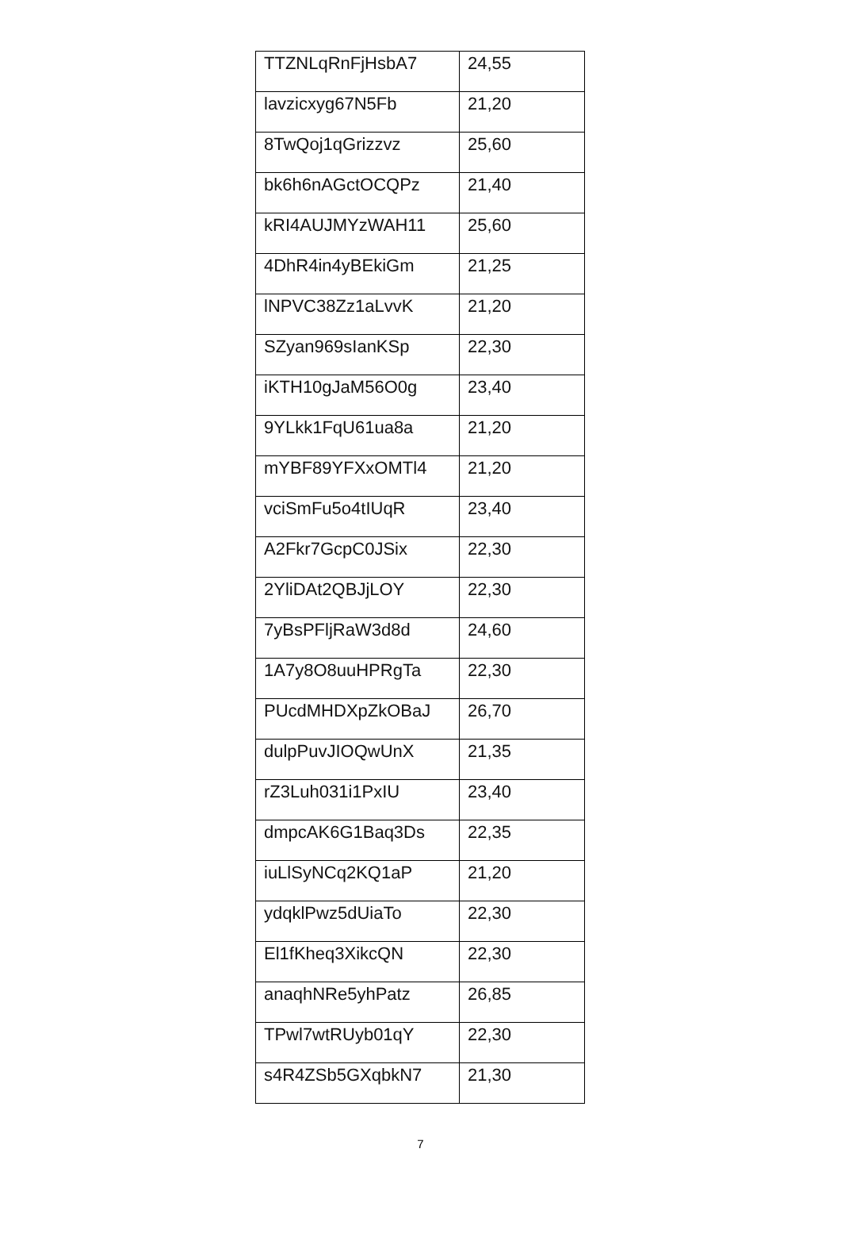| TTZNLqRnFjHsbA7 | 24,55 |
| lavzicxyg67N5Fb | 21,20 |
| 8TwQoj1qGrizzvz | 25,60 |
| bk6h6nAGctOCQPz | 21,40 |
| kRI4AUJMYzWAH11 | 25,60 |
| 4DhR4in4yBEkiGm | 21,25 |
| lNPVC38Zz1aLvvK | 21,20 |
| SZyan969sIanKSp | 22,30 |
| iKTH10gJaM56O0g | 23,40 |
| 9YLkk1FqU61ua8a | 21,20 |
| mYBF89YFXxOMTl4 | 21,20 |
| vciSmFu5o4tIUqR | 23,40 |
| A2Fkr7GcpC0JSix | 22,30 |
| 2YliDAt2QBJjLOY | 22,30 |
| 7yBsPFljRaW3d8d | 24,60 |
| 1A7y8O8uuHPRgTa | 22,30 |
| PUcdMHDXpZkOBaJ | 26,70 |
| dulpPuvJIOQwUnX | 21,35 |
| rZ3Luh031i1PxIU | 23,40 |
| dmpcAK6G1Baq3Ds | 22,35 |
| iuLlSyNCq2KQ1aP | 21,20 |
| ydqklPwz5dUiaTo | 22,30 |
| El1fKheq3XikcQN | 22,30 |
| anaqhNRe5yhPatz | 26,85 |
| TPwl7wtRUyb01qY | 22,30 |
| s4R4ZSb5GXqbkN7 | 21,30 |
7